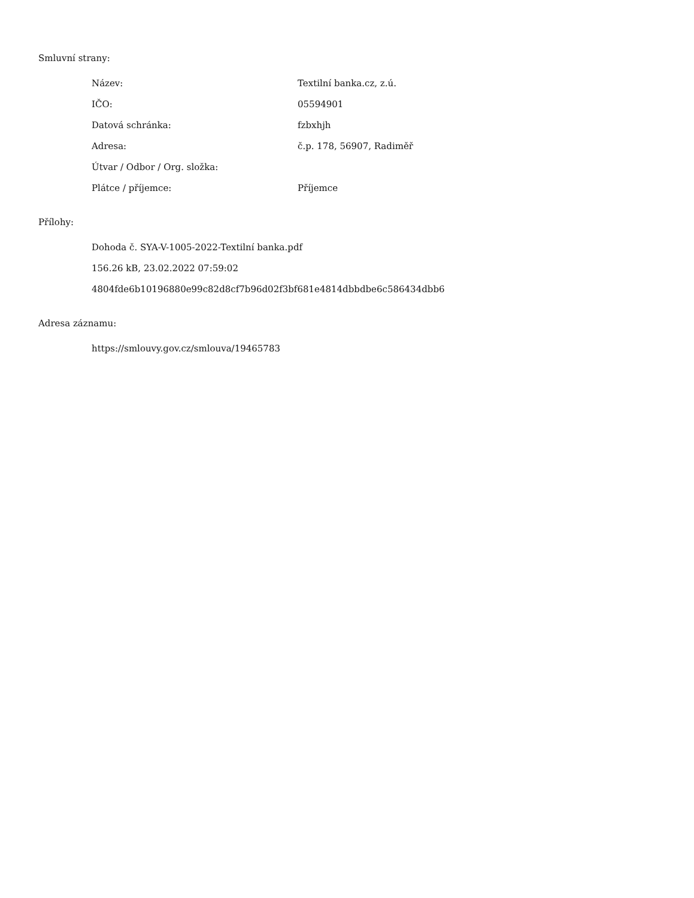Smluvní strany:
| Název: | Textilní banka.cz, z.ú. |
| IČO: | 05594901 |
| Datová schránka: | fzbxhjh |
| Adresa: | č.p. 178, 56907, Radiměř |
| Útvar / Odbor / Org. složka: | |
| Plátce / příjemce: | Příjemce |
Přílohy:
Dohoda č. SYA-V-1005-2022-Textilní banka.pdf
156.26 kB, 23.02.2022 07:59:02
4804fde6b10196880e99c82d8cf7b96d02f3bf681e4814dbbdbe6c586434dbb6
Adresa záznamu:
https://smlouvy.gov.cz/smlouva/19465783